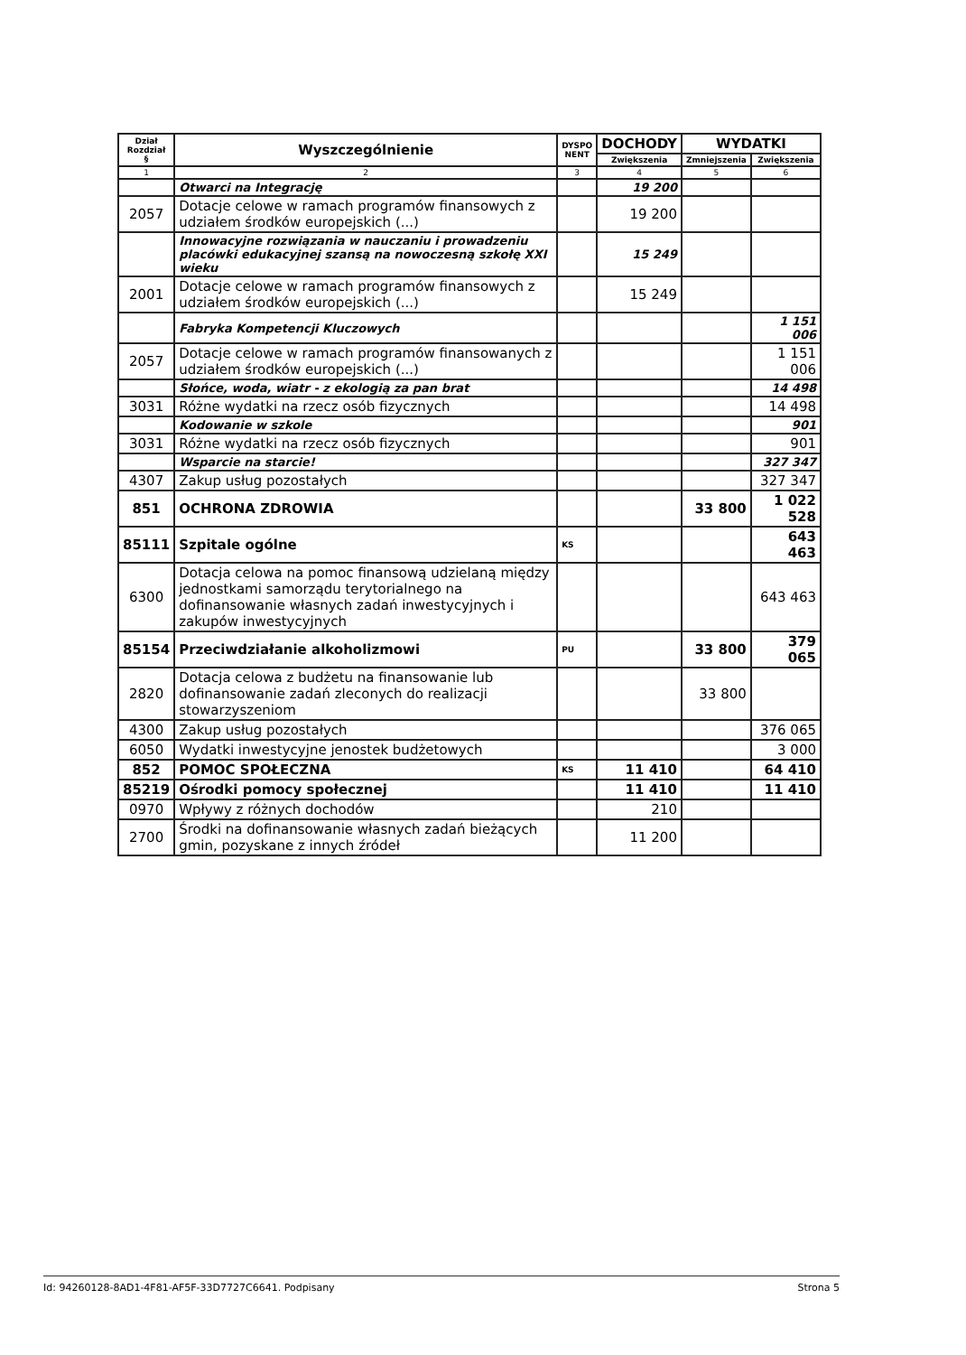| Dział Rozdział § | Wyszczególnienie | DYSPO NENT | DOCHODY | WYDATKI | |
| --- | --- | --- | --- | --- | --- |
| | | | Zwiększenia | Zmniejszenia | Zwiększenia |
| 1 | 2 | 3 | 4 | 5 | 6 |
| | Otwarci na Integrację | | 19 200 | | |
| 2057 | Dotacje celowe w ramach programów finansowych z udziałem środków europejskich (...) | | 19 200 | | |
| | Innowacyjne rozwiązania w nauczaniu i prowadzeniu placówki edukacyjnej szansą na nowoczesną szkołę XXI wieku | | 15 249 | | |
| 2001 | Dotacje celowe w ramach programów finansowych z udziałem środków europejskich (...) | | 15 249 | | |
| | Fabryka Kompetencji Kluczowych | | | | 1 151 006 |
| 2057 | Dotacje celowe w ramach programów finansowanych z udziałem środków europejskich (...) | | | | 1 151 006 |
| | Słońce, woda, wiatr - z ekologią za pan brat | | | | 14 498 |
| 3031 | Różne wydatki na rzecz osób fizycznych | | | | 14 498 |
| | Kodowanie w szkole | | | | 901 |
| 3031 | Różne wydatki na rzecz osób fizycznych | | | | 901 |
| | Wsparcie na starcie! | | | | 327 347 |
| 4307 | Zakup usług pozostałych | | | | 327 347 |
| 851 | OCHRONA ZDROWIA | | | 33 800 | 1 022 528 |
| 85111 | Szpitale ogólne | KS | | | 643 463 |
| 6300 | Dotacja celowa na pomoc finansową udzielaną między jednostkami samorządu terytorialnego na dofinansowanie własnych zadań inwestycyjnych i zakupów inwestycyjnych | | | | 643 463 |
| 85154 | Przeciwdziałanie alkoholizmowi | PU | | 33 800 | 379 065 |
| 2820 | Dotacja celowa z budżetu na finansowanie lub dofinansowanie zadań zleconych do realizacji stowarzyszeniom | | | 33 800 | |
| 4300 | Zakup usług pozostałych | | | | 376 065 |
| 6050 | Wydatki inwestycyjne jenostek budżetowych | | | | 3 000 |
| 852 | POMOC SPOŁECZNA | KS | 11 410 | | 64 410 |
| 85219 | Ośrodki pomocy społecznej | | 11 410 | | 11 410 |
| 0970 | Wpływy z różnych dochodów | | 210 | | |
| 2700 | Środki na dofinansowanie własnych zadań bieżących gmin, pozyskane z innych źródeł | | 11 200 | | |
Id: 94260128-8AD1-4F81-AF5F-33D7727C6641. Podpisany Strona 5